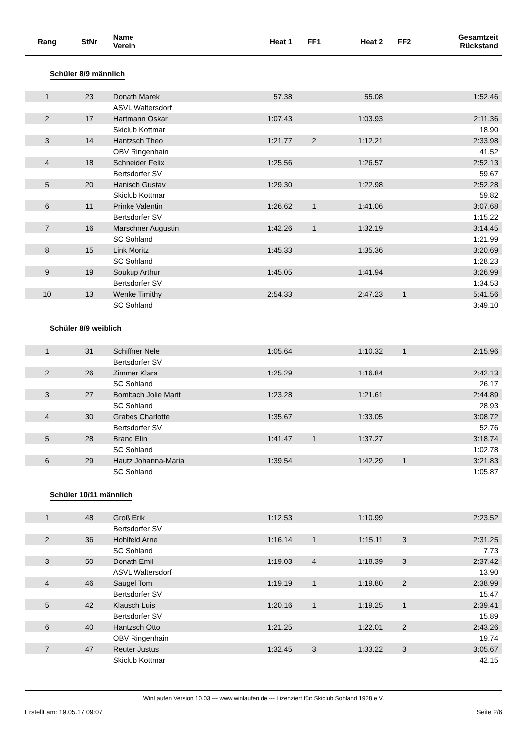| Rang | StNr | Name Verein | Heat 1 | FF1 | Heat 2 | FF2 | Gesamtzeit Rückstand |
| --- | --- | --- | --- | --- | --- | --- | --- |
| Schüler 8/9 männlich | | | | | | | |
| 1 | 23 | Donath Marek | 57.38 | | 55.08 | | 1:52.46 |
| | | ASVL Waltersdorf | | | | | |
| 2 | 17 | Hartmann Oskar | 1:07.43 | | 1:03.93 | | 2:11.36 |
| | | Skiclub Kottmar | | | | | 18.90 |
| 3 | 14 | Hantzsch Theo | 1:21.77 | 2 | 1:12.21 | | 2:33.98 |
| | | OBV Ringenhain | | | | | 41.52 |
| 4 | 18 | Schneider Felix | 1:25.56 | | 1:26.57 | | 2:52.13 |
| | | Bertsdorfer SV | | | | | 59.67 |
| 5 | 20 | Hanisch Gustav | 1:29.30 | | 1:22.98 | | 2:52.28 |
| | | Skiclub Kottmar | | | | | 59.82 |
| 6 | 11 | Prinke Valentin | 1:26.62 | 1 | 1:41.06 | | 3:07.68 |
| | | Bertsdorfer SV | | | | | 1:15.22 |
| 7 | 16 | Marschner Augustin | 1:42.26 | 1 | 1:32.19 | | 3:14.45 |
| | | SC Sohland | | | | | 1:21.99 |
| 8 | 15 | Link Moritz | 1:45.33 | | 1:35.36 | | 3:20.69 |
| | | SC Sohland | | | | | 1:28.23 |
| 9 | 19 | Soukup Arthur | 1:45.05 | | 1:41.94 | | 3:26.99 |
| | | Bertsdorfer SV | | | | | 1:34.53 |
| 10 | 13 | Wenke Timithy | 2:54.33 | | 2:47.23 | 1 | 5:41.56 |
| | | SC Sohland | | | | | 3:49.10 |
| Schüler 8/9 weiblich | | | | | | | |
| 1 | 31 | Schiffner Nele | 1:05.64 | | 1:10.32 | 1 | 2:15.96 |
| | | Bertsdorfer SV | | | | | |
| 2 | 26 | Zimmer Klara | 1:25.29 | | 1:16.84 | | 2:42.13 |
| | | SC Sohland | | | | | 26.17 |
| 3 | 27 | Bombach Jolie Marit | 1:23.28 | | 1:21.61 | | 2:44.89 |
| | | SC Sohland | | | | | 28.93 |
| 4 | 30 | Grabes Charlotte | 1:35.67 | | 1:33.05 | | 3:08.72 |
| | | Bertsdorfer SV | | | | | 52.76 |
| 5 | 28 | Brand Elin | 1:41.47 | 1 | 1:37.27 | | 3:18.74 |
| | | SC Sohland | | | | | 1:02.78 |
| 6 | 29 | Hautz Johanna-Maria | 1:39.54 | | 1:42.29 | 1 | 3:21.83 |
| | | SC Sohland | | | | | 1:05.87 |
| Schüler 10/11 männlich | | | | | | | |
| 1 | 48 | Groß Erik | 1:12.53 | | 1:10.99 | | 2:23.52 |
| | | Bertsdorfer SV | | | | | |
| 2 | 36 | Hohlfeld Arne | 1:16.14 | 1 | 1:15.11 | 3 | 2:31.25 |
| | | SC Sohland | | | | | 7.73 |
| 3 | 50 | Donath Emil | 1:19.03 | 4 | 1:18.39 | 3 | 2:37.42 |
| | | ASVL Waltersdorf | | | | | 13.90 |
| 4 | 46 | Saugel Tom | 1:19.19 | 1 | 1:19.80 | 2 | 2:38.99 |
| | | Bertsdorfer SV | | | | | 15.47 |
| 5 | 42 | Klausch Luis | 1:20.16 | 1 | 1:19.25 | 1 | 2:39.41 |
| | | Bertsdorfer SV | | | | | 15.89 |
| 6 | 40 | Hantzsch Otto | 1:21.25 | | 1:22.01 | 2 | 2:43.26 |
| | | OBV Ringenhain | | | | | 19.74 |
| 7 | 47 | Reuter Justus | 1:32.45 | 3 | 1:33.22 | 3 | 3:05.67 |
| | | Skiclub Kottmar | | | | | 42.15 |
WinLaufen Version 10.03 --- www.winlaufen.de --- Lizenziert für: Skiclub Sohland 1928 e.V.
Erstellt am: 19.05.17 09:07 Seite 2/6